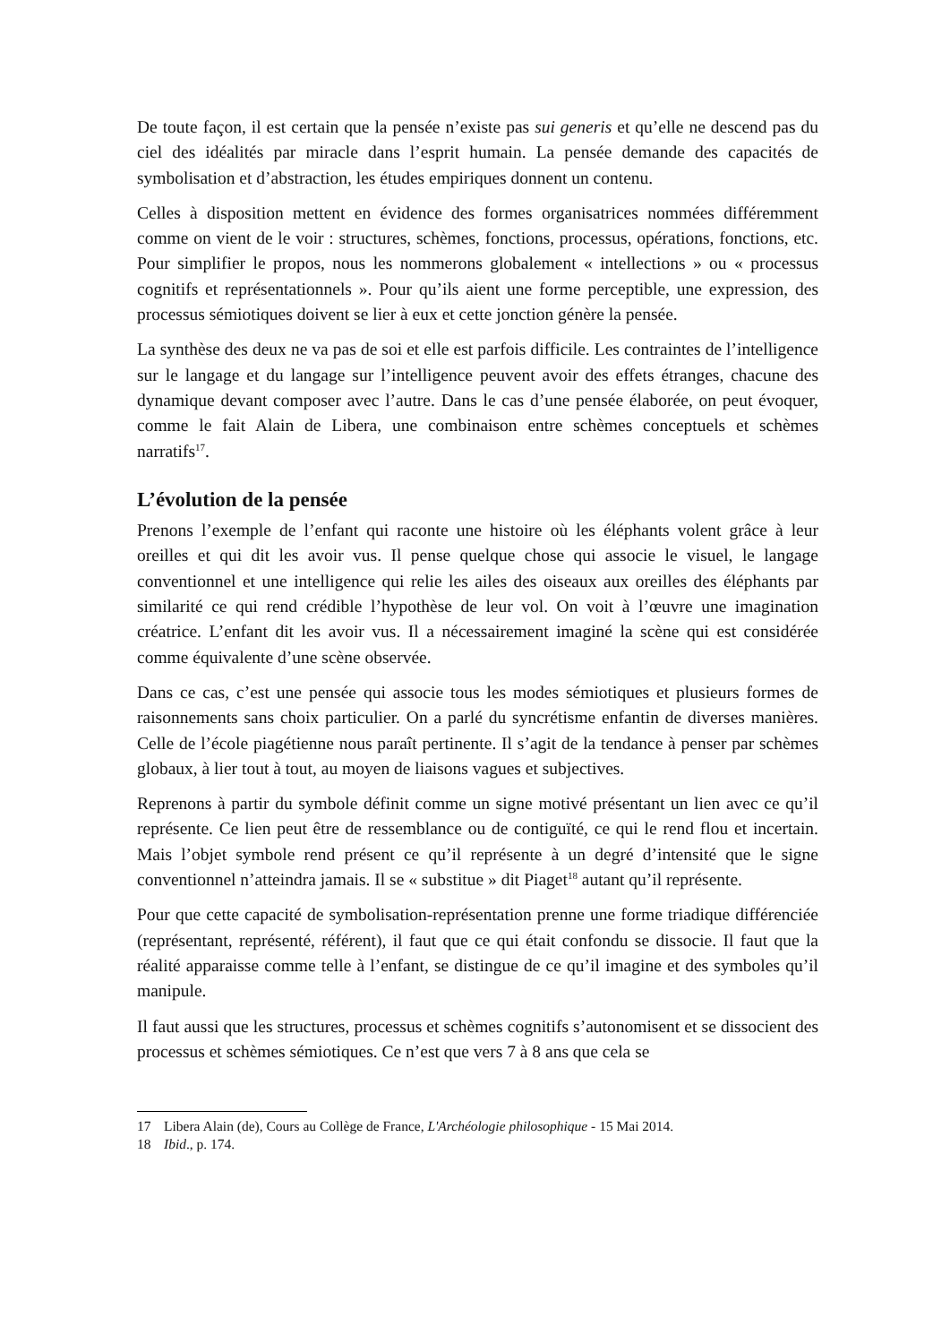De toute façon, il est certain que la pensée n’existe pas sui generis et qu’elle ne descend pas du ciel des idéalités par miracle dans l’esprit humain. La pensée demande des capacités de symbolisation et d’abstraction, les études empiriques donnent un contenu.
Celles à disposition mettent en évidence des formes organisatrices nommées différemment comme on vient de le voir : structures, schèmes, fonctions, processus, opérations, fonctions, etc. Pour simplifier le propos, nous les nommerons globalement « intellections » ou « processus cognitifs et représentationnels ». Pour qu’ils aient une forme perceptible, une expression, des processus sémiotiques doivent se lier à eux et cette jonction génère la pensée.
La synthèse des deux ne va pas de soi et elle est parfois difficile. Les contraintes de l’intelligence sur le langage et du langage sur l’intelligence peuvent avoir des effets étranges, chacune des dynamique devant composer avec l’autre. Dans le cas d’une pensée élaborée, on peut évoquer, comme le fait Alain de Libera, une combinaison entre schèmes conceptuels et schèmes narratifs<sup>17</sup>.
L’évolution de la pensée
Prenons l’exemple de l’enfant qui raconte une histoire où les éléphants volent grâce à leur oreilles et qui dit les avoir vus. Il pense quelque chose qui associe le visuel, le langage conventionnel et une intelligence qui relie les ailes des oiseaux aux oreilles des éléphants par similarité ce qui rend crédible l’hypothèse de leur vol. On voit à l’œuvre une imagination créatrice. L’enfant dit les avoir vus. Il a nécessairement imaginé la scène qui est considérée comme équivalente d’une scène observée.
Dans ce cas, c’est une pensée qui associe tous les modes sémiotiques et plusieurs formes de raisonnements sans choix particulier. On a parlé du syncrétisme enfantin de diverses manières. Celle de l’école piagétienne nous paraît pertinente. Il s’agit de la tendance à penser par schèmes globaux, à lier tout à tout, au moyen de liaisons vagues et subjectives.
Reprenons à partir du symbole définit comme un signe motivé présentant un lien avec ce qu’il représente. Ce lien peut être de ressemblance ou de contiguïté, ce qui le rend flou et incertain. Mais l’objet symbole rend présent ce qu’il représente à un degré d’intensité que le signe conventionnel n’atteindra jamais. Il se « substitue » dit Piaget<sup>18</sup> autant qu’il représente.
Pour que cette capacité de symbolisation-représentation prenne une forme triadique différenciée (représentant, représenté, référent), il faut que ce qui était confondu se dissocie. Il faut que la réalité apparaisse comme telle à l’enfant, se distingue de ce qu’il imagine et des symboles qu’il manipule.
Il faut aussi que les structures, processus et schèmes cognitifs s’autonomisent et se dissocient des processus et schèmes sémiotiques. Ce n’est que vers 7 à 8 ans que cela se
17 Libera Alain (de), Cours au Collège de France, L'Archéologie philosophique - 15 Mai 2014.
18 Ibid., p. 174.